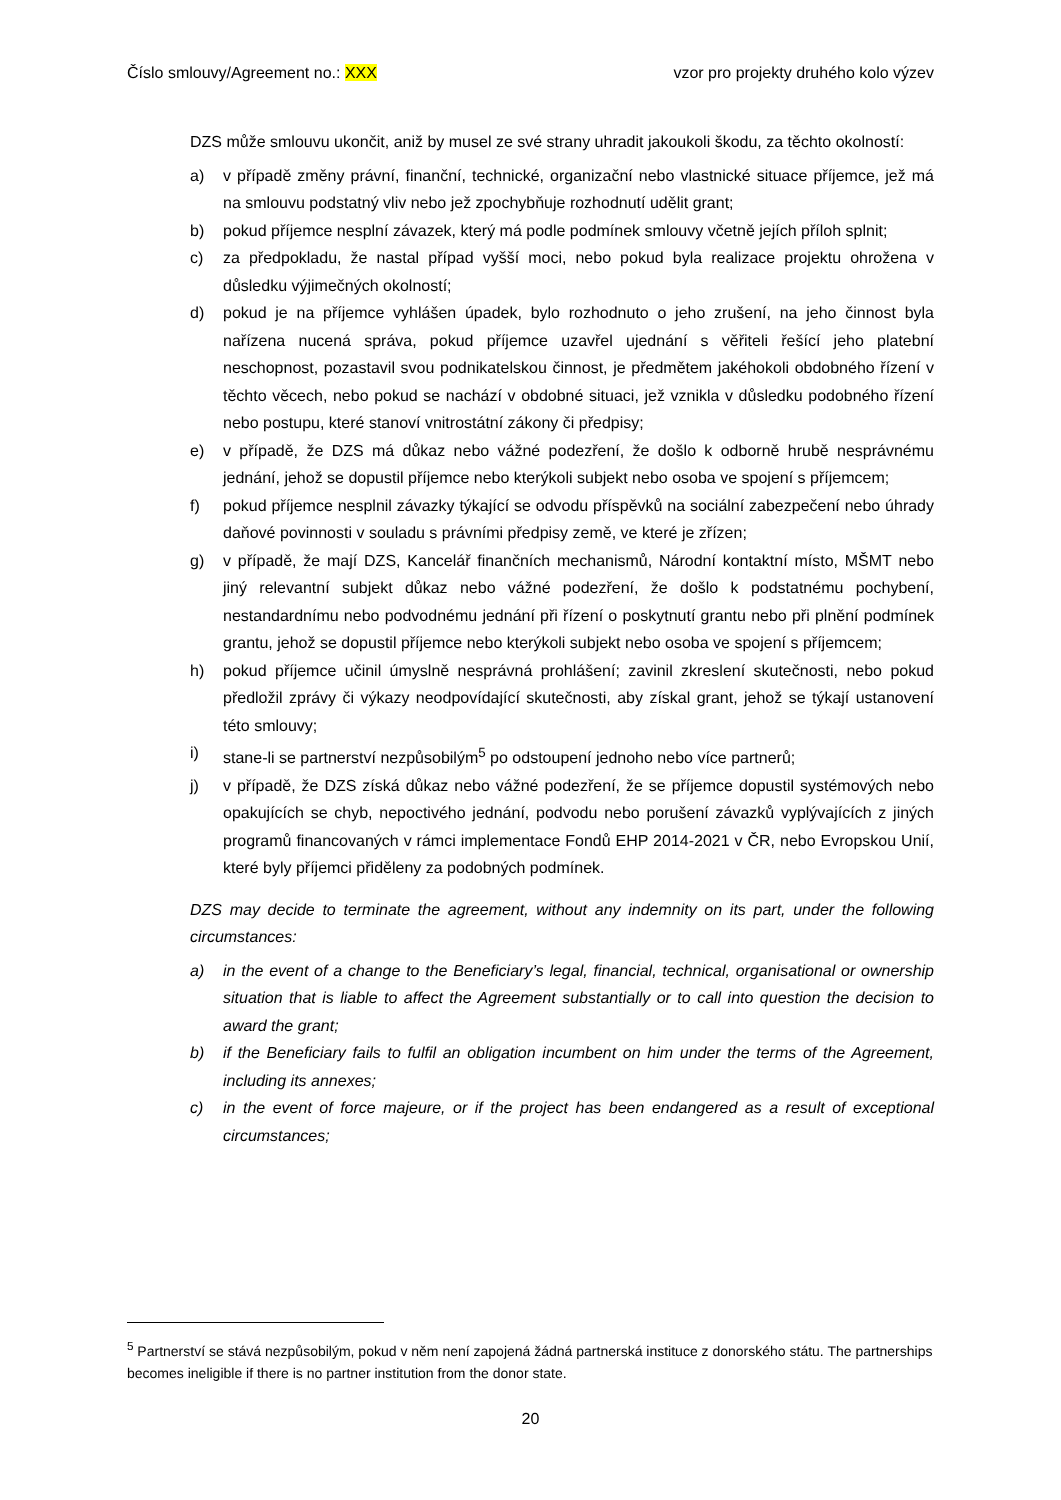Číslo smlouvy/Agreement no.: XXX vzor pro projekty druhého kolo výzev
DZS může smlouvu ukončit, aniž by musel ze své strany uhradit jakoukoli škodu, za těchto okolností:
a) v případě změny právní, finanční, technické, organizační nebo vlastnické situace příjemce, jež má na smlouvu podstatný vliv nebo jež zpochybňuje rozhodnutí udělit grant;
b) pokud příjemce nesplní závazek, který má podle podmínek smlouvy včetně jejích příloh splnit;
c) za předpokladu, že nastal případ vyšší moci, nebo pokud byla realizace projektu ohrožena v důsledku výjimečných okolností;
d) pokud je na příjemce vyhlášen úpadek, bylo rozhodnuto o jeho zrušení, na jeho činnost byla nařízena nucená správa, pokud příjemce uzavřel ujednání s věřiteli řešící jeho platební neschopnost, pozastavil svou podnikatelskou činnost, je předmětem jakéhokoli obdobného řízení v těchto věcech, nebo pokud se nachází v obdobné situaci, jež vznikla v důsledku podobného řízení nebo postupu, které stanoví vnitrostátní zákony či předpisy;
e) v případě, že DZS má důkaz nebo vážné podezření, že došlo k odborně hrubě nesprávnému jednání, jehož se dopustil příjemce nebo kterýkoli subjekt nebo osoba ve spojení s příjemcem;
f) pokud příjemce nesplnil závazky týkající se odvodu příspěvků na sociální zabezpečení nebo úhrady daňové povinnosti v souladu s právními předpisy země, ve které je zřízen;
g) v případě, že mají DZS, Kancelář finančních mechanismů, Národní kontaktní místo, MŠMT nebo jiný relevantní subjekt důkaz nebo vážné podezření, že došlo k podstatnému pochybení, nestandardnímu nebo podvodnému jednání při řízení o poskytnutí grantu nebo při plnění podmínek grantu, jehož se dopustil příjemce nebo kterýkoli subjekt nebo osoba ve spojení s příjemcem;
h) pokud příjemce učinil úmyslně nesprávná prohlášení; zavinil zkreslení skutečnosti, nebo pokud předložil zprávy či výkazy neodpovídající skutečnosti, aby získal grant, jehož se týkají ustanovení této smlouvy;
i) stane-li se partnerství nezpůsobilým<sup>5</sup> po odstoupení jednoho nebo více partnerů;
j) v případě, že DZS získá důkaz nebo vážné podezření, že se příjemce dopustil systémových nebo opakujících se chyb, nepoctivého jednání, podvodu nebo porušení závazků vyplývajících z jiných programů financovaných v rámci implementace Fondů EHP 2014-2021 v ČR, nebo Evropskou Unií, které byly příjemci přiděleny za podobných podmínek.
DZS may decide to terminate the agreement, without any indemnity on its part, under the following circumstances:
a) in the event of a change to the Beneficiary’s legal, financial, technical, organisational or ownership situation that is liable to affect the Agreement substantially or to call into question the decision to award the grant;
b) if the Beneficiary fails to fulfil an obligation incumbent on him under the terms of the Agreement, including its annexes;
c) in the event of force majeure, or if the project has been endangered as a result of exceptional circumstances;
<sup>5</sup> Partnerství se stává nezpůsobilým, pokud v něm není zapojená žádná partnerská instituce z donorského státu. The partnerships becomes ineligible if there is no partner institution from the donor state.
20